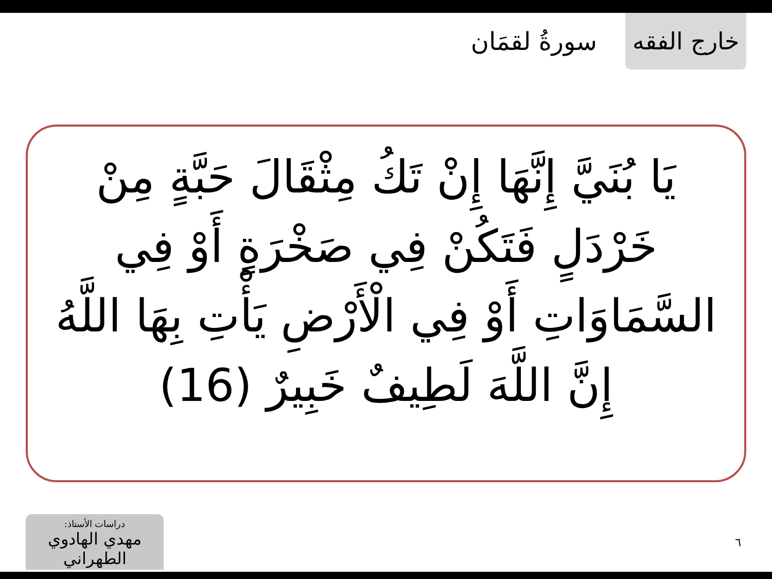خارج الفقه
سورةُ لقمَان
يَا بُنَيَّ إِنَّهَا إِنْ تَكُ مِثْقَالَ حَبَّةٍ مِنْ خَرْدَلٍ فَتَكُنْ فِي صَخْرَةٍ أَوْ فِي السَّمَاوَاتِ أَوْ فِي الْأَرْضِ يَأْتِ بِهَا اللَّهُ إِنَّ اللَّهَ لَطِيفٌ خَبِيرٌ (16)
دراسات الأستاذ:
مهدي الهادوي الطهراني
٦